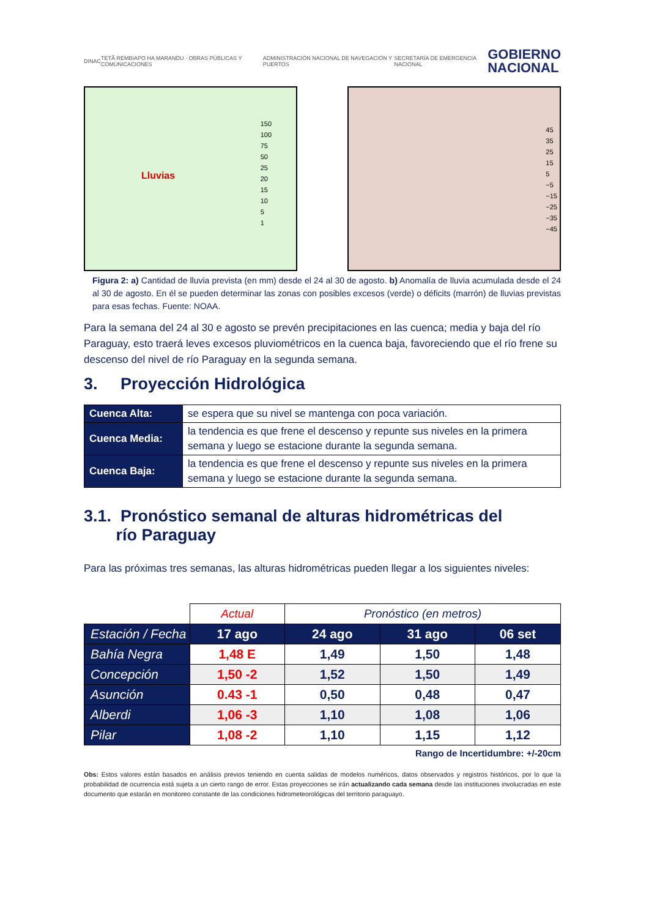DINAC TETÃ REMBIAPO HA MARANDU · OBRAS PÚBLICAS Y COMUNICACIONES ADMINISTRACIÓN NACIONAL DE NAVEGACIÓN Y PUERTOS SECRETARÍA DE EMERGENCIA NACIONAL GOBIERNO
NACIONAL
Lluvias
150
100
75
50
25
20
15
10
5
1
45
35
25
15
5
−5
−15
−25
−35
−45
Figura 2: a) Cantidad de lluvia prevista (en mm) desde el 24 al 30 de agosto. b) Anomalía de lluvia acumulada desde el 24 al 30 de agosto. En él se pueden determinar las zonas con posibles excesos (verde) o déficits (marrón) de lluvias previstas para esas fechas. Fuente: NOAA.
Para la semana del 24 al 30 e agosto se prevén precipitaciones en las cuenca; media y baja del río Paraguay, esto traerá leves excesos pluviométricos en la cuenca baja, favoreciendo que el río frene su descenso del nivel de río Paraguay en la segunda semana.
3. Proyección Hidrológica
| Cuenca Alta: | se espera que su nivel se mantenga con poca variación. |
| Cuenca Media: | la tendencia es que frene el descenso y repunte sus niveles en la primera semana y luego se estacione durante la segunda semana. |
| Cuenca Baja: | la tendencia es que frene el descenso y repunte sus niveles en la primera semana y luego se estacione durante la segunda semana. |
3.1. Pronóstico semanal de alturas hidrométricas del
río Paraguay
Para las próximas tres semanas, las alturas hidrométricas pueden llegar a los siguientes niveles:
| | Actual | Pronóstico (en metros) | | |
| Estación / Fecha | 17 ago | 24 ago | 31 ago | 06 set |
| Bahía Negra | 1,48 E | 1,49 | 1,50 | 1,48 |
| Concepción | 1,50 -2 | 1,52 | 1,50 | 1,49 |
| Asunción | 0.43 -1 | 0,50 | 0,48 | 0,47 |
| Alberdi | 1,06 -3 | 1,10 | 1,08 | 1,06 |
| Pilar | 1,08 -2 | 1,10 | 1,15 | 1,12 |
Rango de Incertidumbre: +/-20cm
Obs: Estos valores están basados en análisis previos teniendo en cuenta salidas de modelos numéricos, datos observados y registros históricos, por lo que la probabilidad de ocurrencia está sujeta a un cierto rango de error. Estas proyecciones se irán actualizando cada semana desde las instituciones involucradas en este documento que estarán en monitoreo constante de las condiciones hidrometeorológicas del territorio paraguayo.